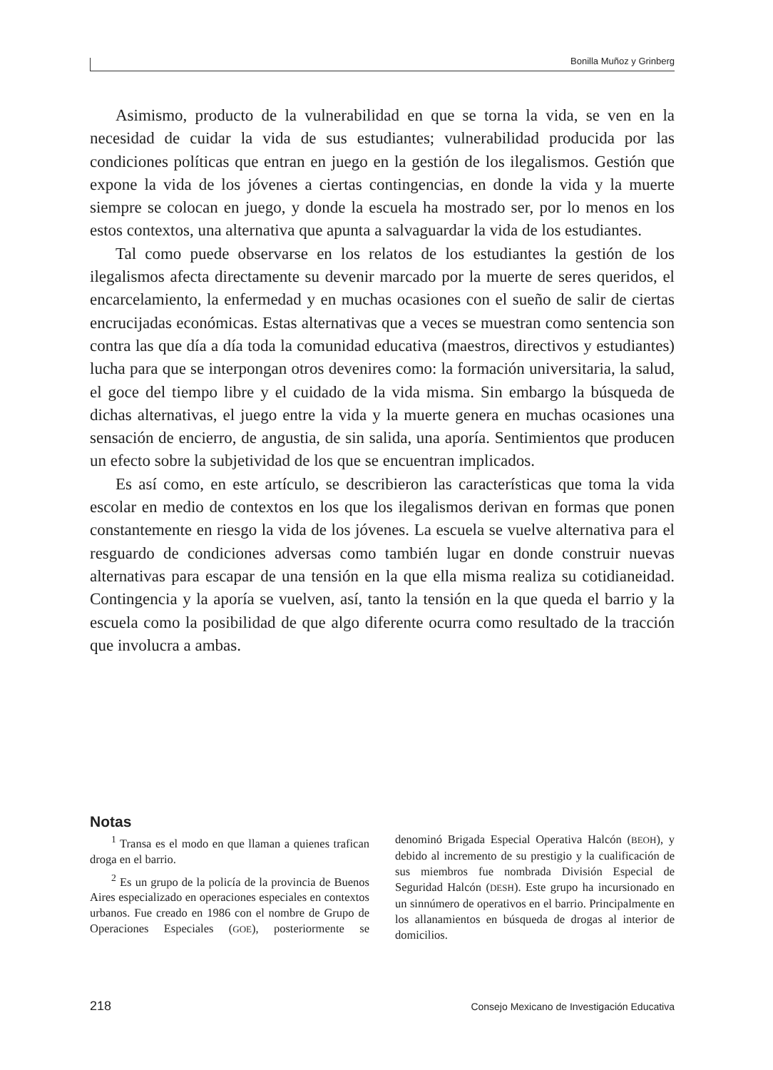Bonilla Muñoz y Grinberg
Asimismo, producto de la vulnerabilidad en que se torna la vida, se ven en la necesidad de cuidar la vida de sus estudiantes; vulnerabilidad producida por las condiciones políticas que entran en juego en la gestión de los ilegalismos. Gestión que expone la vida de los jóvenes a ciertas contingencias, en donde la vida y la muerte siempre se colocan en juego, y donde la escuela ha mostrado ser, por lo menos en los estos contextos, una alternativa que apunta a salvaguardar la vida de los estudiantes.
Tal como puede observarse en los relatos de los estudiantes la gestión de los ilegalismos afecta directamente su devenir marcado por la muerte de seres queridos, el encarcelamiento, la enfermedad y en muchas ocasiones con el sueño de salir de ciertas encrucijadas económicas. Estas alternativas que a veces se muestran como sentencia son contra las que día a día toda la comunidad educativa (maestros, directivos y estudiantes) lucha para que se interpongan otros devenires como: la formación universitaria, la salud, el goce del tiempo libre y el cuidado de la vida misma. Sin embargo la búsqueda de dichas alternativas, el juego entre la vida y la muerte genera en muchas ocasiones una sensación de encierro, de angustia, de sin salida, una aporía. Sentimientos que producen un efecto sobre la subjetividad de los que se encuentran implicados.
Es así como, en este artículo, se describieron las características que toma la vida escolar en medio de contextos en los que los ilegalismos derivan en formas que ponen constantemente en riesgo la vida de los jóvenes. La escuela se vuelve alternativa para el resguardo de condiciones adversas como también lugar en donde construir nuevas alternativas para escapar de una tensión en la que ella misma realiza su cotidianeidad. Contingencia y la aporía se vuelven, así, tanto la tensión en la que queda el barrio y la escuela como la posibilidad de que algo diferente ocurra como resultado de la tracción que involucra a ambas.
Notas
<sup>1</sup> Transa es el modo en que llaman a quienes trafican droga en el barrio.
<sup>2</sup> Es un grupo de la policía de la provincia de Buenos Aires especializado en operaciones especiales en contextos urbanos. Fue creado en 1986 con el nombre de Grupo de Operaciones Especiales (GOE), posteriormente se denominó Brigada Especial Operativa Halcón (BEOH), y debido al incremento de su prestigio y la cualificación de sus miembros fue nombrada División Especial de Seguridad Halcón (DESH). Este grupo ha incursionado en un sinnúmero de operativos en el barrio. Principalmente en los allanamientos en búsqueda de drogas al interior de domicilios.
218 Consejo Mexicano de Investigación Educativa